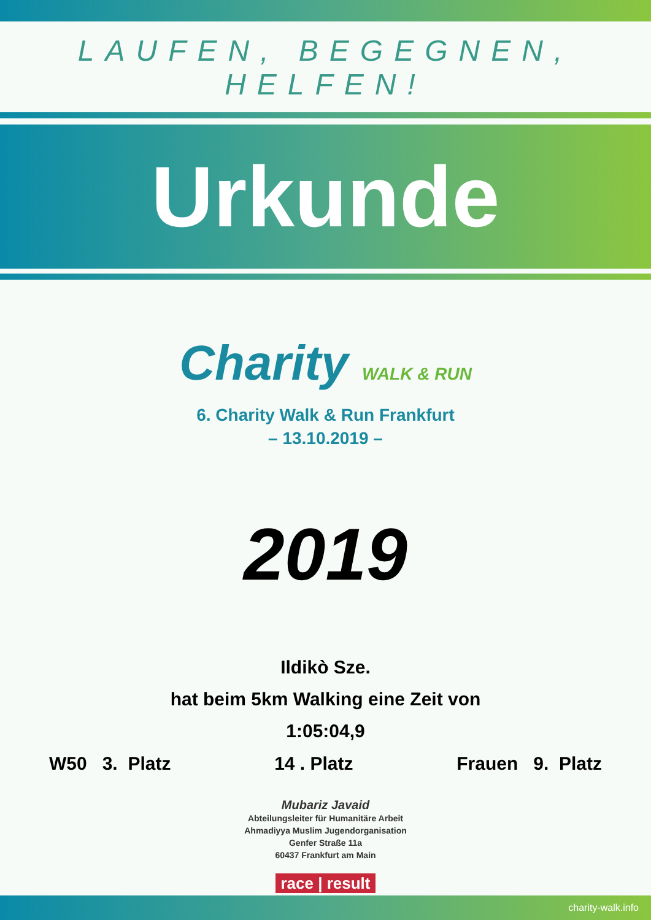LAUFEN, BEGEGNEN, HELFEN!
Urkunde
Charity WALK & RUN
6. Charity Walk & Run Frankfurt
– 13.10.2019 –
2019
Ildikò Sze.
hat beim 5km Walking eine Zeit von
1:05:04,9
W50 3. Platz 14 . Platz Frauen 9. Platz
Mubariz Javaid
Abteilungsleiter für Humanitäre Arbeit
Ahmadiyya Muslim Jugendorganisation
Genfer Straße 11a
60437 Frankfurt am Main
race | result
charity-walk.info